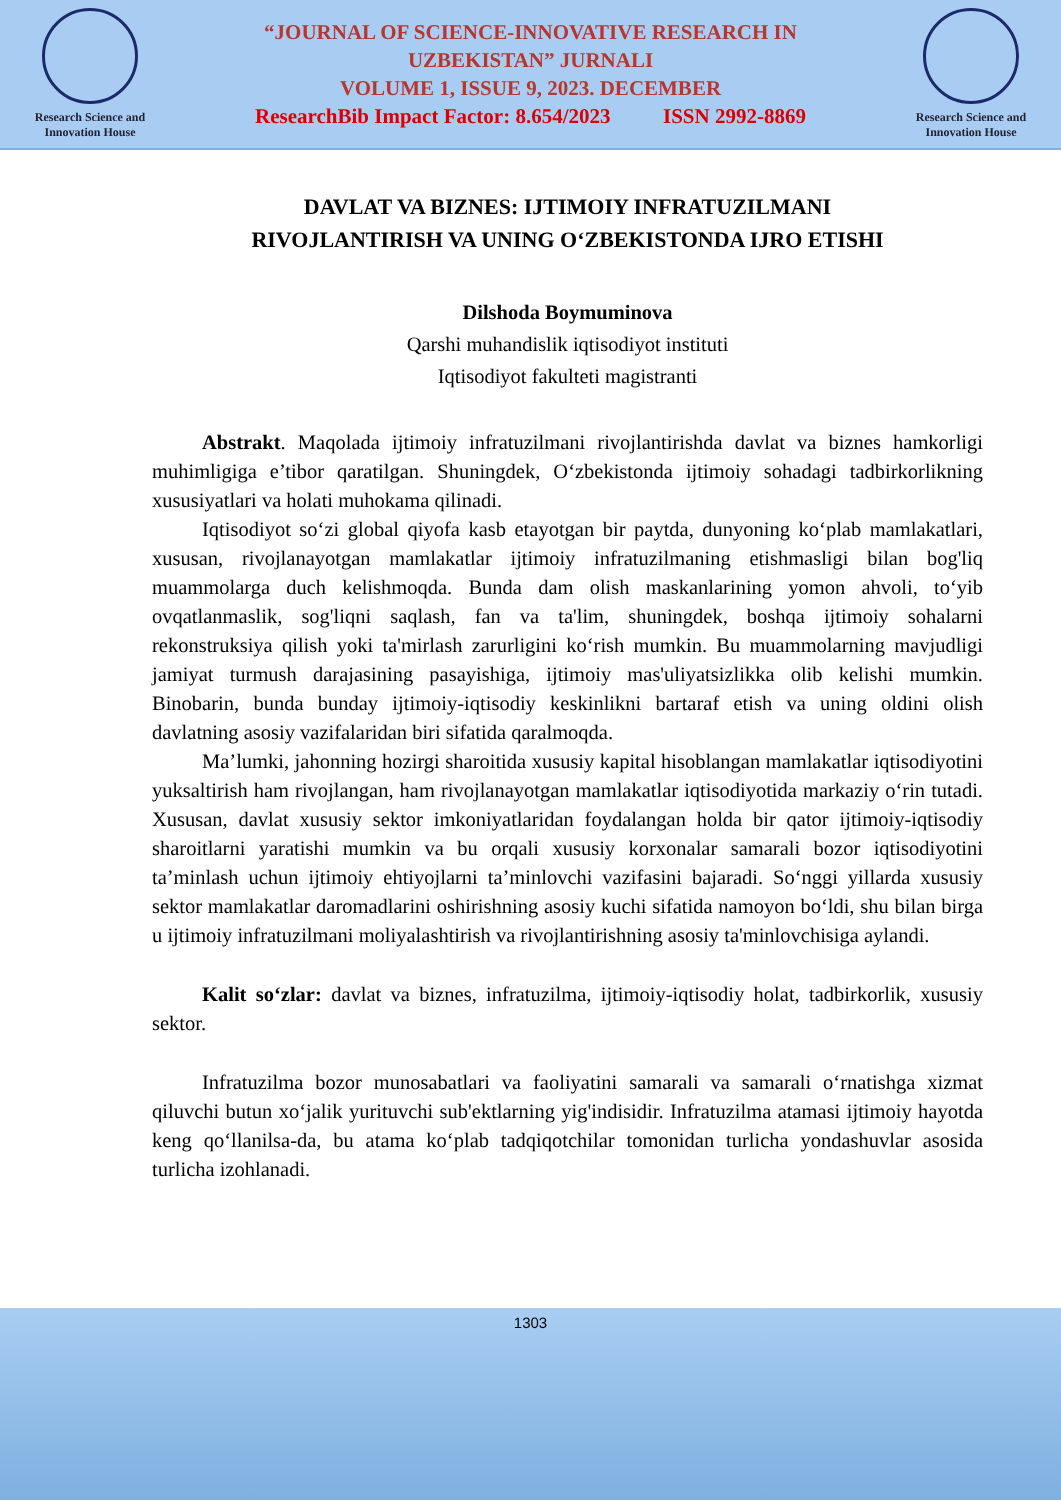Research Science and
Innovation House
“JOURNAL OF SCIENCE-INNOVATIVE RESEARCH IN
UZBEKISTAN” JURNALI
VOLUME 1, ISSUE 9, 2023. DECEMBER
ResearchBib Impact Factor: 8.654/2023 ISSN 2992-8869
Research Science and
Innovation House
DAVLAT VA BIZNES: IJTIMOIY INFRATUZILMANI
RIVOJLANTIRISH VA UNING O‘ZBEKISTONDA IJRO ETISHI
Dilshoda Boymuminova
Qarshi muhandislik iqtisodiyot instituti
Iqtisodiyot fakulteti magistranti
Abstrakt. Maqolada ijtimoiy infratuzilmani rivojlantirishda davlat va biznes hamkorligi muhimligiga e’tibor qaratilgan. Shuningdek, O‘zbekistonda ijtimoiy sohadagi tadbirkorlikning xususiyatlari va holati muhokama qilinadi.
Iqtisodiyot so‘zi global qiyofa kasb etayotgan bir paytda, dunyoning ko‘plab mamlakatlari, xususan, rivojlanayotgan mamlakatlar ijtimoiy infratuzilmaning etishmasligi bilan bog'liq muammolarga duch kelishmoqda. Bunda dam olish maskanlarining yomon ahvoli, to‘yib ovqatlanmaslik, sog'liqni saqlash, fan va ta'lim, shuningdek, boshqa ijtimoiy sohalarni rekonstruksiya qilish yoki ta'mirlash zarurligini ko‘rish mumkin. Bu muammolarning mavjudligi jamiyat turmush darajasining pasayishiga, ijtimoiy mas'uliyatsizlikka olib kelishi mumkin. Binobarin, bunda bunday ijtimoiy-iqtisodiy keskinlikni bartaraf etish va uning oldini olish davlatning asosiy vazifalaridan biri sifatida qaralmoqda.
Ma’lumki, jahonning hozirgi sharoitida xususiy kapital hisoblangan mamlakatlar iqtisodiyotini yuksaltirish ham rivojlangan, ham rivojlanayotgan mamlakatlar iqtisodiyotida markaziy o‘rin tutadi. Xususan, davlat xususiy sektor imkoniyatlaridan foydalangan holda bir qator ijtimoiy-iqtisodiy sharoitlarni yaratishi mumkin va bu orqali xususiy korxonalar samarali bozor iqtisodiyotini ta’minlash uchun ijtimoiy ehtiyojlarni ta’minlovchi vazifasini bajaradi. So‘nggi yillarda xususiy sektor mamlakatlar daromadlarini oshirishning asosiy kuchi sifatida namoyon bo‘ldi, shu bilan birga u ijtimoiy infratuzilmani moliyalashtirish va rivojlantirishning asosiy ta'minlovchisiga aylandi.
Kalit so‘zlar: davlat va biznes, infratuzilma, ijtimoiy-iqtisodiy holat, tadbirkorlik, xususiy sektor.
Infratuzilma bozor munosabatlari va faoliyatini samarali va samarali o‘rnatishga xizmat qiluvchi butun xo‘jalik yurituvchi sub'ektlarning yig'indisidir. Infratuzilma atamasi ijtimoiy hayotda keng qo‘llanilsa-da, bu atama ko‘plab tadqiqotchilar tomonidan turlicha yondashuvlar asosida turlicha izohlanadi.
1303